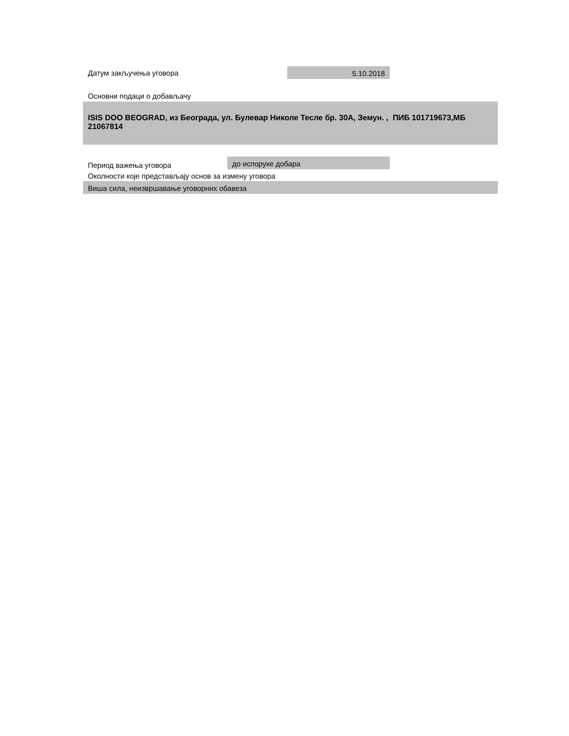Датум закључења уговора
5.10.2018
Основни подаци о добављачу
ISIS DOO BEOGRAD, из Београда, ул. Булевар Николе Тесле бр. 30А, Земун. , ПИБ 101719673,МБ 21067814
Период важења уговора
до испоруке добара
Околности које представљају основ за измену уговора
Виша сила, неизвршавање уговорних обавеза